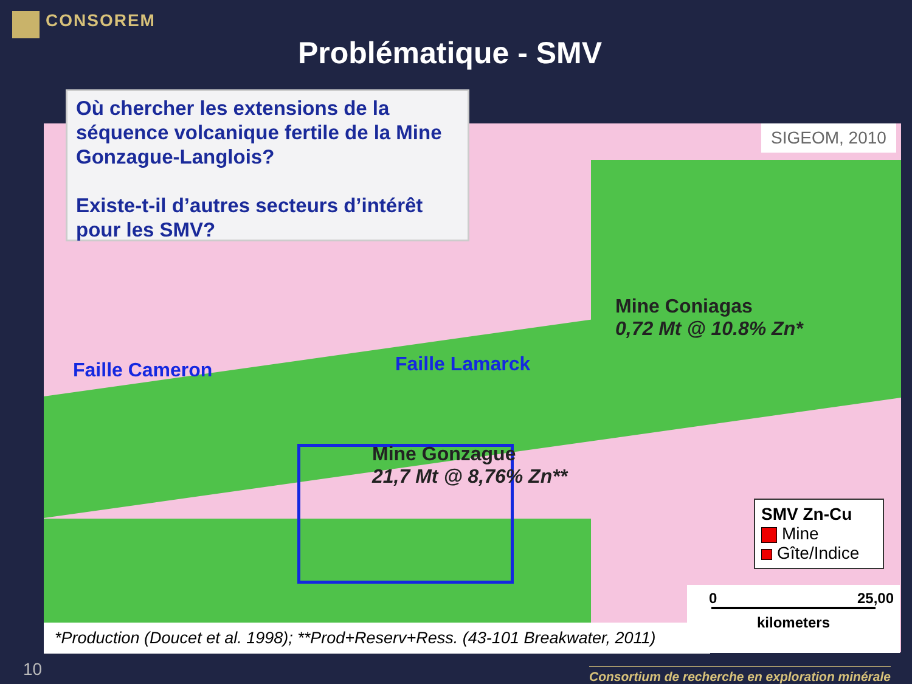CONSOREM
Problématique - SMV
Où chercher les extensions de la séquence volcanique fertile de la Mine Gonzague-Langlois?
Existe-t-il d’autres secteurs d’intérêt pour les SMV?
SIGEOM, 2010
Mine Coniagas
0,72 Mt @ 10.8% Zn*
Mine Gonzague
21,7 Mt @ 8,76% Zn**
Faille Cameron Faille Lamarck
SMV Zn-Cu
Mine
Gîte/Indice
0 25,00
kilometers
*Production (Doucet et al. 1998); **Prod+Reserv+Ress. (43-101 Breakwater, 2011)
10
Consortium de recherche en exploration minérale